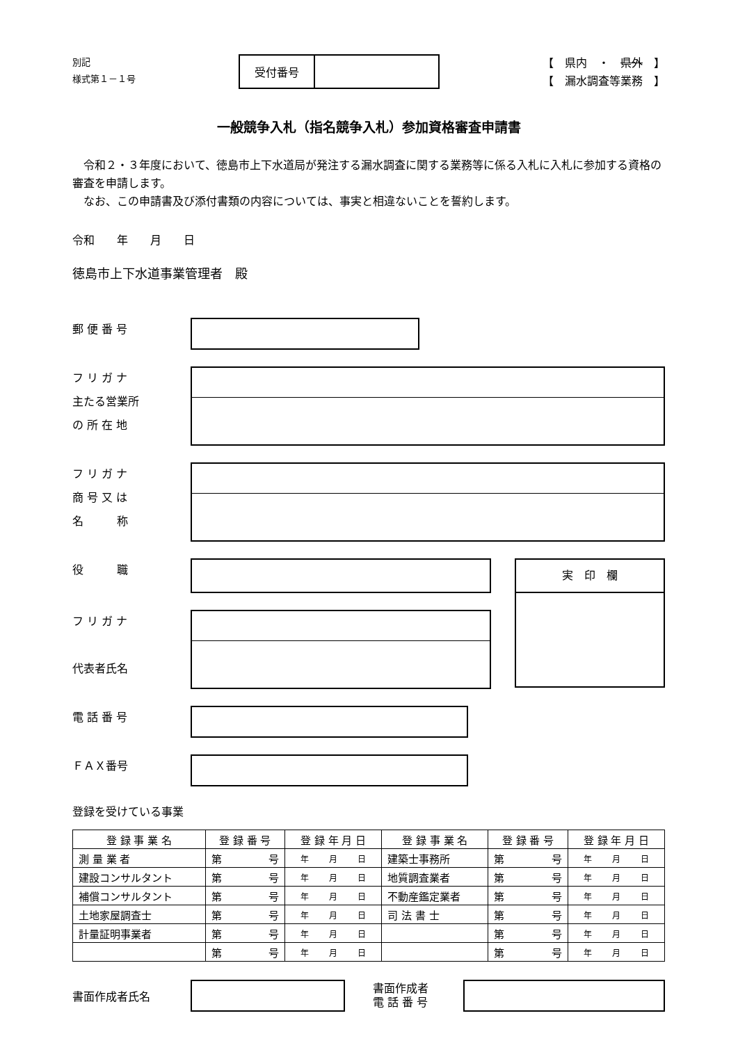別記
様式第１－１号
受付番号
【　県内　・　県外　】
【　漏水調査等業務　】
一般競争入札（指名競争入札）参加資格審査申請書
　令和２・３年度において、徳島市上下水道局が発注する漏水調査に関する業務等に係る入札に入札に参加する資格の審査を申請します。
　なお、この申請書及び添付書類の内容については、事実と相違ないことを誓約します。
令和　　年　　月　　日
徳島市上下水道事業管理者　殿
郵 便 番 号
フ リ ガ ナ
主たる営業所
の 所 在 地
フ リ ガ ナ
商 号 又 は
名　　　称
役　　　職
フ リ ガ ナ
代表者氏名
実　印　欄
電 話 番 号
ＦＡＸ番号
登録を受けている事業
| 登 録 事 業 名 | 登 録 番 号 | 登 録 年 月 日 | 登 録 事 業 名 | 登 録 番 号 | 登 録 年 月 日 |
| --- | --- | --- | --- | --- | --- |
| 測 量 業 者 | 第 号 | 年 月 日 | 建築士事務所 | 第 号 | 年 月 日 |
| 建設コンサルタント | 第 号 | 年 月 日 | 地質調査業者 | 第 号 | 年 月 日 |
| 補償コンサルタント | 第 号 | 年 月 日 | 不動産鑑定業者 | 第 号 | 年 月 日 |
| 土地家屋調査士 | 第 号 | 年 月 日 | 司 法 書 士 | 第 号 | 年 月 日 |
| 計量証明事業者 | 第 号 | 年 月 日 | | 第 号 | 年 月 日 |
| | 第 号 | 年 月 日 | | 第 号 | 年 月 日 |
書面作成者氏名
書面作成者
電 話 番 号